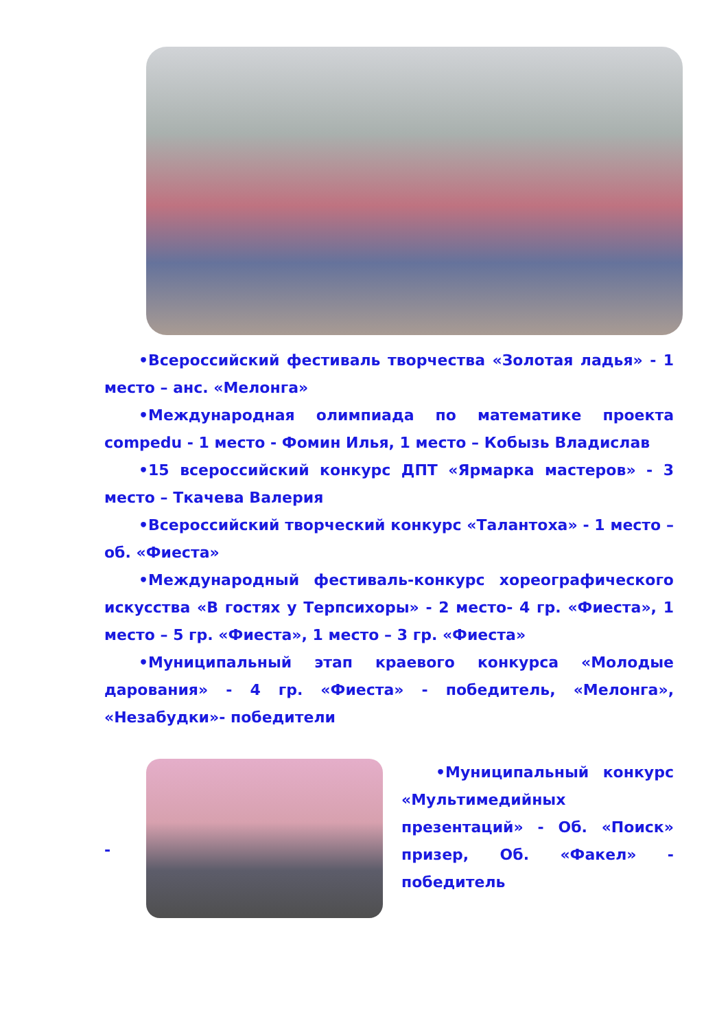•Всероссийский фестиваль творчества «Золотая ладья» - 1 место – анс. «Мелонга»
•Международная олимпиада по математике проекта compedu - 1 место - Фомин Илья, 1 место – Кобызь Владислав
•15 всероссийский конкурс ДПТ «Ярмарка мастеров» - 3 место – Ткачева Валерия
•Всероссийский творческий конкурс «Талантоха» - 1 место – об. «Фиеста»
•Международный фестиваль-конкурс хореографического искусства «В гостях у Терпсихоры» - 2 место- 4 гр. «Фиеста», 1 место – 5 гр. «Фиеста», 1 место – 3 гр. «Фиеста»
•Муниципальный этап краевого конкурса «Молодые дарования» - 4 гр. «Фиеста» - победитель, «Мелонга», «Незабудки»- победители
-
•Муниципальный конкурс «Мультимедийных презентаций» - Об. «Поиск» призер, Об. «Факел» - победитель